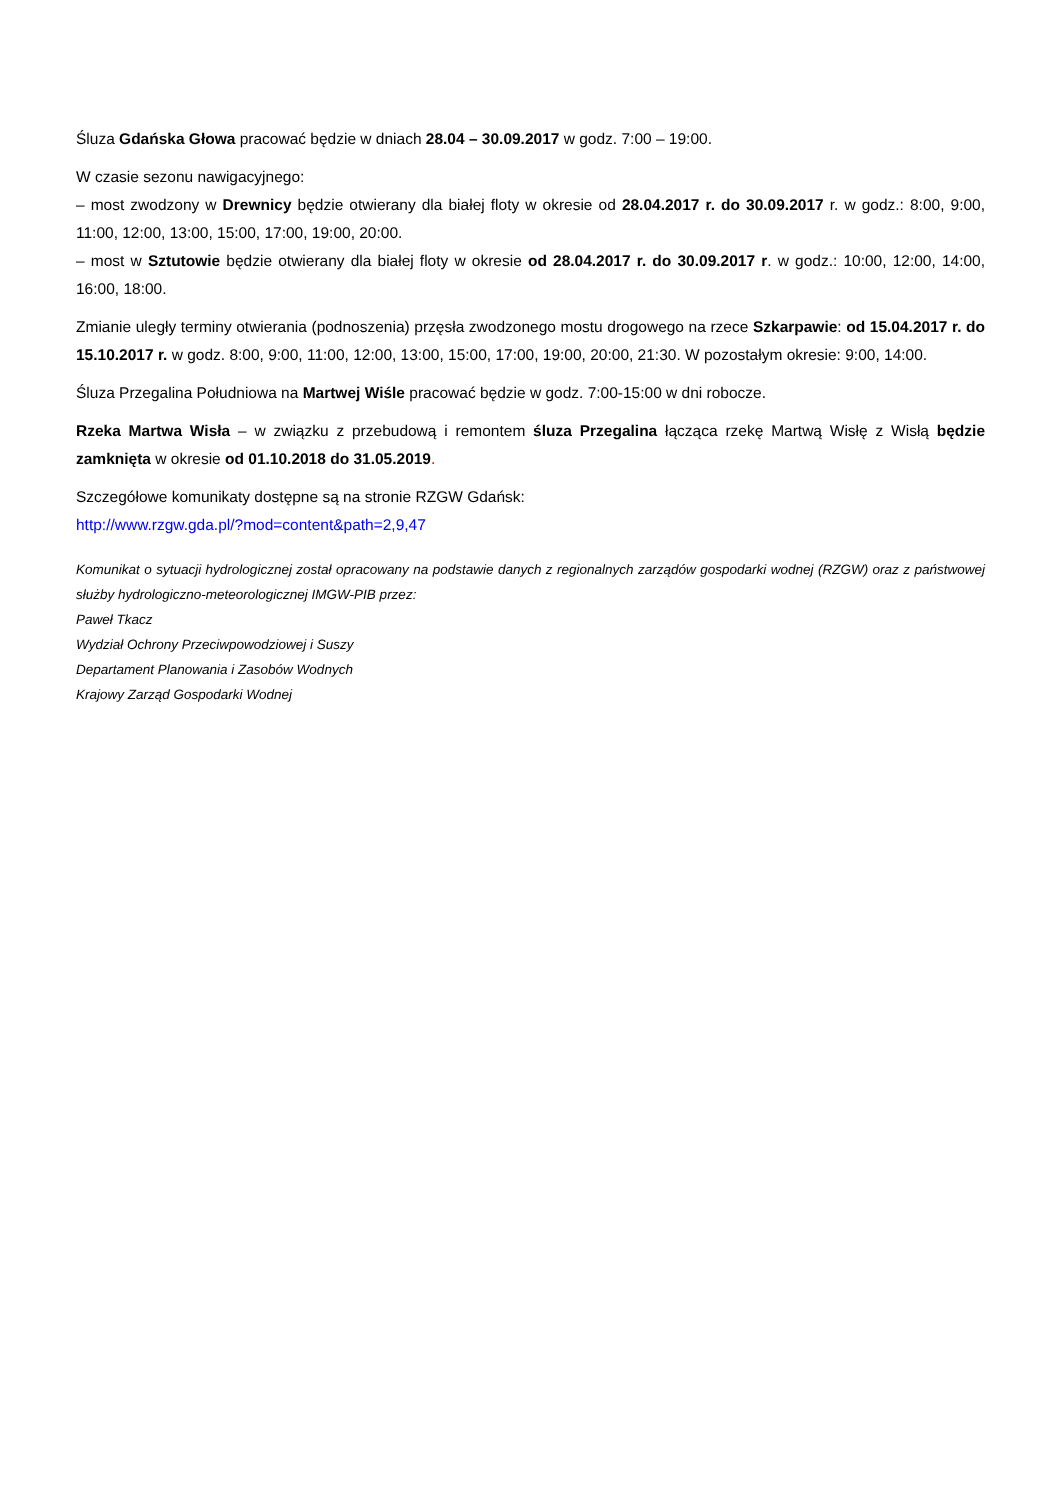Śluza Gdańska Głowa pracować będzie w dniach 28.04 – 30.09.2017 w godz. 7:00 – 19:00.
W czasie sezonu nawigacyjnego:
– most zwodzony w Drewnicy będzie otwierany dla białej floty w okresie od 28.04.2017 r. do 30.09.2017 r. w godz.: 8:00, 9:00, 11:00, 12:00, 13:00, 15:00, 17:00, 19:00, 20:00.
– most w Sztutowie będzie otwierany dla białej floty w okresie od 28.04.2017 r. do 30.09.2017 r. w godz.: 10:00, 12:00, 14:00, 16:00, 18:00.
Zmianie uległy terminy otwierania (podnoszenia) przęsła zwodzonego mostu drogowego na rzece Szkarpawie: od 15.04.2017 r. do 15.10.2017 r. w godz. 8:00, 9:00, 11:00, 12:00, 13:00, 15:00, 17:00, 19:00, 20:00, 21:30. W pozostałym okresie: 9:00, 14:00.
Śluza Przegalina Południowa na Martwej Wiśle pracować będzie w godz. 7:00-15:00 w dni robocze.
Rzeka Martwa Wisła – w związku z przebudową i remontem śluza Przegalina łącząca rzekę Martwą Wisłę z Wisłą będzie zamknięta w okresie od 01.10.2018 do 31.05.2019.
Szczegółowe komunikaty dostępne są na stronie RZGW Gdańsk:
http://www.rzgw.gda.pl/?mod=content&path=2,9,47
Komunikat o sytuacji hydrologicznej został opracowany na podstawie danych z regionalnych zarządów gospodarki wodnej (RZGW) oraz z państwowej służby hydrologiczno-meteorologicznej IMGW-PIB przez:
Paweł Tkacz
Wydział Ochrony Przeciwpowodziowej i Suszy
Departament Planowania i Zasobów Wodnych
Krajowy Zarząd Gospodarki Wodnej